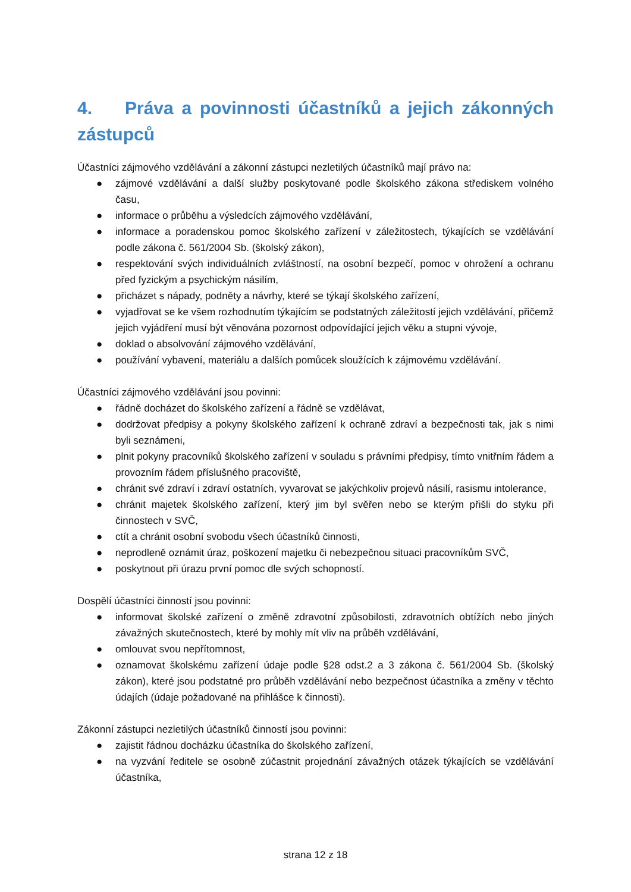4. Práva a povinnosti účastníků a jejich zákonných zástupců
Účastníci zájmového vzdělávání a zákonní zástupci nezletilých účastníků mají právo na:
● zájmové vzdělávání a další služby poskytované podle školského zákona střediskem volného času,
● informace o průběhu a výsledcích zájmového vzdělávání,
● informace a poradenskou pomoc školského zařízení v záležitostech, týkajících se vzdělávání podle zákona č. 561/2004 Sb. (školský zákon),
● respektování svých individuálních zvláštností, na osobní bezpečí, pomoc v ohrožení a ochranu před fyzickým a psychickým násilím,
● přicházet s nápady, podněty a návrhy, které se týkají školského zařízení,
● vyjadřovat se ke všem rozhodnutím týkajícím se podstatných záležitostí jejich vzdělávání, přičemž jejich vyjádření musí být věnována pozornost odpovídající jejich věku a stupni vývoje,
● doklad o absolvování zájmového vzdělávání,
● používání vybavení, materiálu a dalších pomůcek sloužících k zájmovému vzdělávání.
Účastníci zájmového vzdělávání jsou povinni:
● řádně docházet do školského zařízení a řádně se vzdělávat,
● dodržovat předpisy a pokyny školského zařízení k ochraně zdraví a bezpečnosti tak, jak s nimi byli seznámeni,
● plnit pokyny pracovníků školského zařízení v souladu s právními předpisy, tímto vnitřním řádem a provozním řádem příslušného pracoviště,
● chránit své zdraví i zdraví ostatních, vyvarovat se jakýchkoliv projevů násilí, rasismu intolerance,
● chránit majetek školského zařízení, který jim byl svěřen nebo se kterým přišli do styku při činnostech v SVČ,
● ctít a chránit osobní svobodu všech účastníků činnosti,
● neprodleně oznámit úraz, poškození majetku či nebezpečnou situaci pracovníkům SVČ,
● poskytnout při úrazu první pomoc dle svých schopností.
Dospělí účastníci činností jsou povinni:
● informovat školské zařízení o změně zdravotní způsobilosti, zdravotních obtížích nebo jiných závažných skutečnostech, které by mohly mít vliv na průběh vzdělávání,
● omlouvat svou nepřítomnost,
● oznamovat školskému zařízení údaje podle §28 odst.2 a 3 zákona č. 561/2004 Sb. (školský zákon), které jsou podstatné pro průběh vzdělávání nebo bezpečnost účastníka a změny v těchto údajích (údaje požadované na přihlášce k činnosti).
Zákonní zástupci nezletilých účastníků činností jsou povinni:
● zajistit řádnou docházku účastníka do školského zařízení,
● na vyzvání ředitele se osobně zúčastnit projednání závažných otázek týkajících se vzdělávání účastníka,
strana 12 z 18